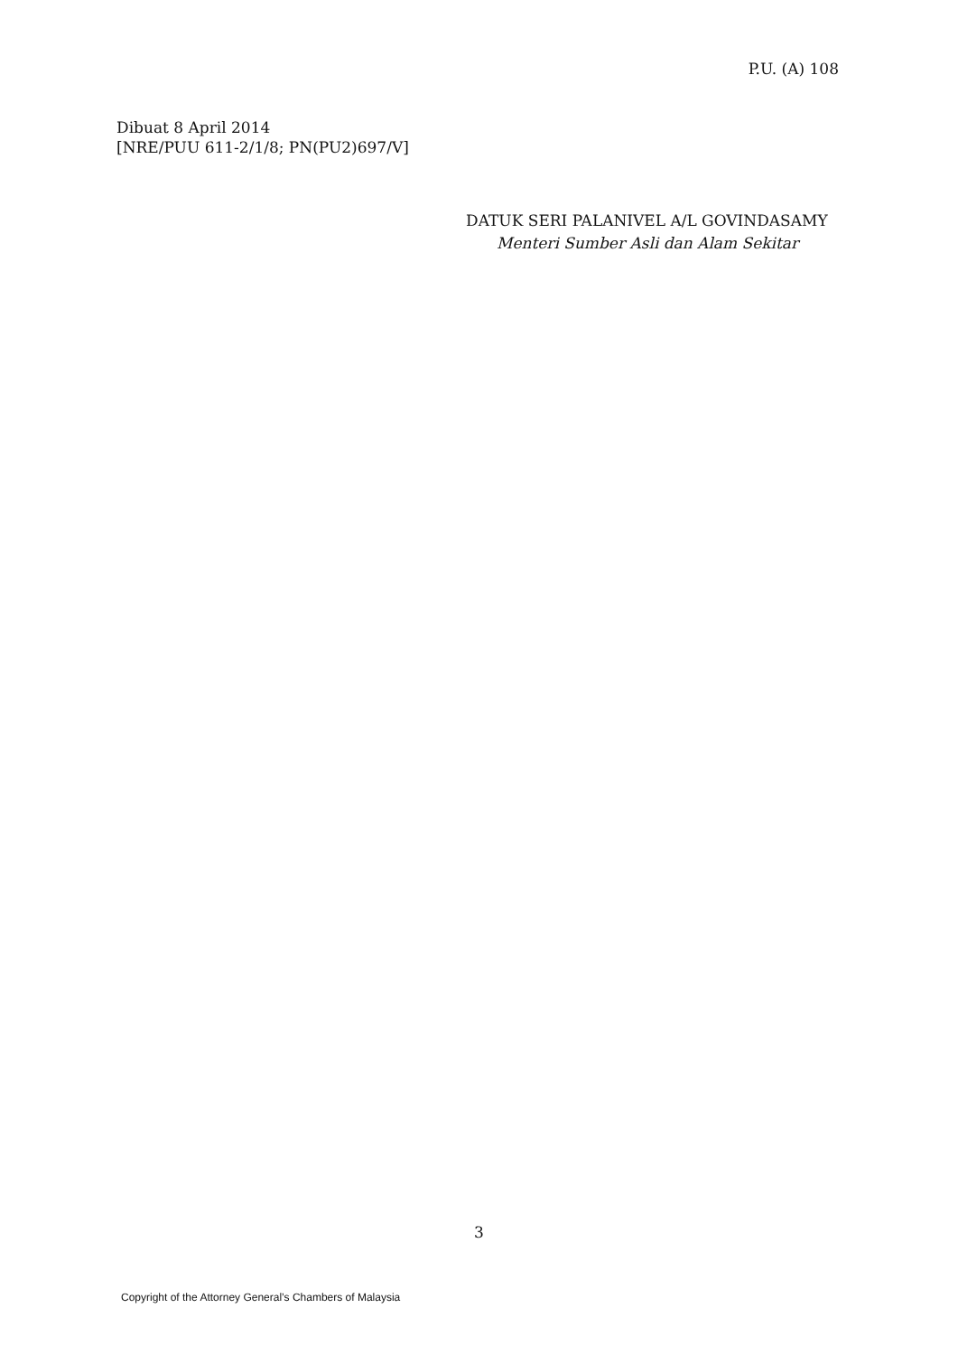P.U. (A) 108
Dibuat 8 April 2014
[NRE/PUU 611-2/1/8; PN(PU2)697/V]
DATUK SERI PALANIVEL A/L GOVINDASAMY
Menteri Sumber Asli dan Alam Sekitar
3
Copyright of the Attorney General’s Chambers of Malaysia